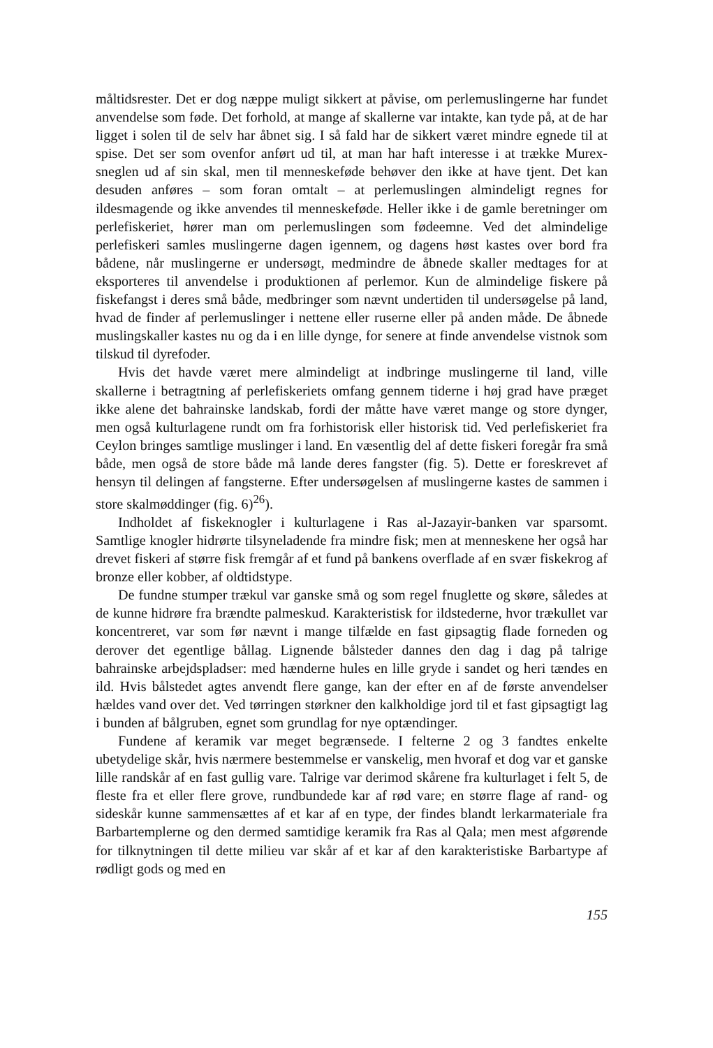måltidsrester. Det er dog næppe muligt sikkert at påvise, om perlemuslingerne har fundet anvendelse som føde. Det forhold, at mange af skallerne var intakte, kan tyde på, at de har ligget i solen til de selv har åbnet sig. I så fald har de sikkert været mindre egnede til at spise. Det ser som ovenfor anført ud til, at man har haft interesse i at trække Murex-sneglen ud af sin skal, men til menneskeføde behøver den ikke at have tjent. Det kan desuden anføres – som foran omtalt – at perlemuslingen almindeligt regnes for ildesmagende og ikke anvendes til menneskeføde. Heller ikke i de gamle beretninger om perlefiskeriet, hører man om perlemuslingen som fødeemne. Ved det almindelige perlefiskeri samles muslingerne dagen igennem, og dagens høst kastes over bord fra bådene, når muslingerne er undersøgt, medmindre de åbnede skaller medtages for at eksporteres til anvendelse i produktionen af perlemor. Kun de almindelige fiskere på fiskefangst i deres små både, medbringer som nævnt undertiden til undersøgelse på land, hvad de finder af perlemuslinger i nettene eller ruserne eller på anden måde. De åbnede muslingskaller kastes nu og da i en lille dynge, for senere at finde anvendelse vistnok som tilskud til dyrefoder.
Hvis det havde været mere almindeligt at indbringe muslingerne til land, ville skallerne i betragtning af perlefiskeriets omfang gennem tiderne i høj grad have præget ikke alene det bahrainske landskab, fordi der måtte have været mange og store dynger, men også kulturlagene rundt om fra forhistorisk eller historisk tid. Ved perlefiskeriet fra Ceylon bringes samtlige muslinger i land. En væsentlig del af dette fiskeri foregår fra små både, men også de store både må lande deres fangster (fig. 5). Dette er foreskrevet af hensyn til delingen af fangsterne. Efter undersøgelsen af muslingerne kastes de sammen i store skalmøddinger (fig. 6)<sup>26</sup>).
Indholdet af fiskeknogler i kulturlagene i Ras al-Jazayir-banken var sparsomt. Samtlige knogler hidrørte tilsyneladende fra mindre fisk; men at menneskene her også har drevet fiskeri af større fisk fremgår af et fund på bankens overflade af en svær fiskekrog af bronze eller kobber, af oldtidstype.
De fundne stumper trækul var ganske små og som regel fnuglette og skøre, således at de kunne hidrøre fra brændte palmeskud. Karakteristisk for ildstederne, hvor trækullet var koncentreret, var som før nævnt i mange tilfælde en fast gipsagtig flade forneden og derover det egentlige bållag. Lignende bålsteder dannes den dag i dag på talrige bahrainske arbejdspladser: med hænderne hules en lille gryde i sandet og heri tændes en ild. Hvis bålstedet agtes anvendt flere gange, kan der efter en af de første anvendelser hældes vand over det. Ved tørringen størkner den kalkholdige jord til et fast gipsagtigt lag i bunden af bålgruben, egnet som grundlag for nye optændinger.
Fundene af keramik var meget begrænsede. I felterne 2 og 3 fandtes enkelte ubetydelige skår, hvis nærmere bestemmelse er vanskelig, men hvoraf et dog var et ganske lille randskår af en fast gullig vare. Talrige var derimod skårene fra kulturlaget i felt 5, de fleste fra et eller flere grove, rundbundede kar af rød vare; en større flage af rand- og sideskår kunne sammensættes af et kar af en type, der findes blandt lerkarmateriale fra Barbartemplerne og den dermed samtidige keramik fra Ras al Qala; men mest afgørende for tilknytningen til dette milieu var skår af et kar af den karakteristiske Barbartype af rødligt gods og med en
155